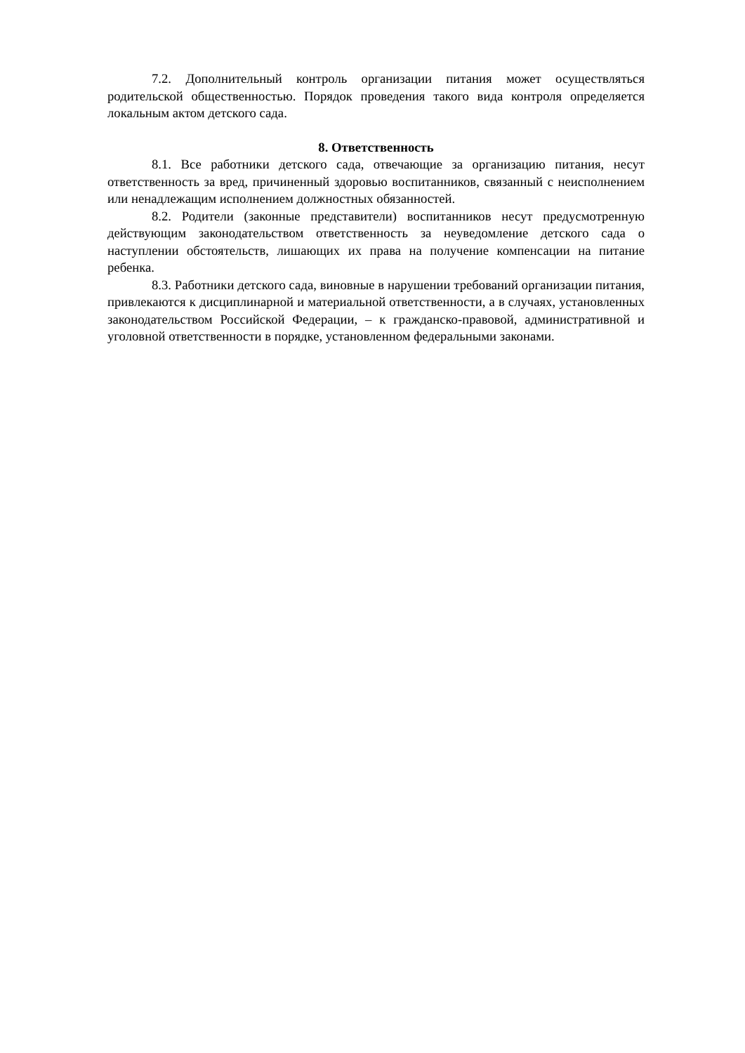7.2. Дополнительный контроль организации питания может осуществляться родительской общественностью. Порядок проведения такого вида контроля определяется локальным актом детского сада.
8. Ответственность
8.1. Все работники детского сада, отвечающие за организацию питания, несут ответственность за вред, причиненный здоровью воспитанников, связанный с неисполнением или ненадлежащим исполнением должностных обязанностей.
8.2. Родители (законные представители) воспитанников несут предусмотренную действующим законодательством ответственность за неуведомление детского сада о наступлении обстоятельств, лишающих их права на получение компенсации на питание ребенка.
8.3. Работники детского сада, виновные в нарушении требований организации питания, привлекаются к дисциплинарной и материальной ответственности, а в случаях, установленных законодательством Российской Федерации, – к гражданско-правовой, административной и уголовной ответственности в порядке, установленном федеральными законами.